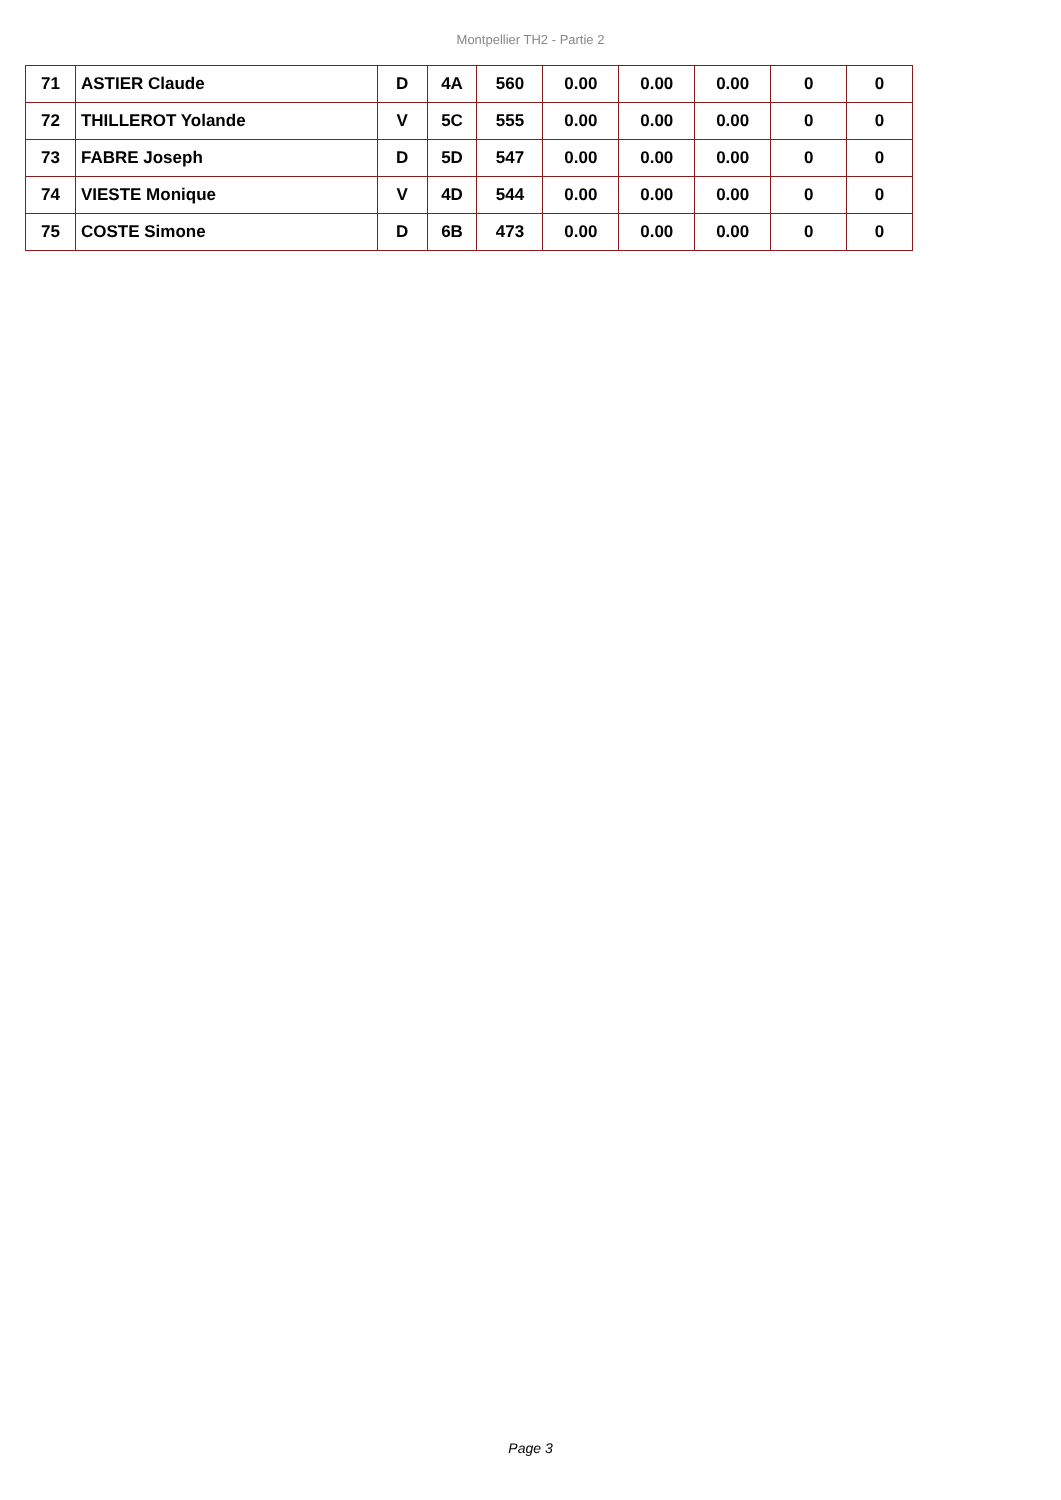Montpellier TH2 - Partie 2
| 71 | ASTIER Claude | D | 4A | 560 | 0.00 | 0.00 | 0.00 | 0 | 0 |
| 72 | THILLEROT Yolande | V | 5C | 555 | 0.00 | 0.00 | 0.00 | 0 | 0 |
| 73 | FABRE Joseph | D | 5D | 547 | 0.00 | 0.00 | 0.00 | 0 | 0 |
| 74 | VIESTE Monique | V | 4D | 544 | 0.00 | 0.00 | 0.00 | 0 | 0 |
| 75 | COSTE Simone | D | 6B | 473 | 0.00 | 0.00 | 0.00 | 0 | 0 |
Page 3